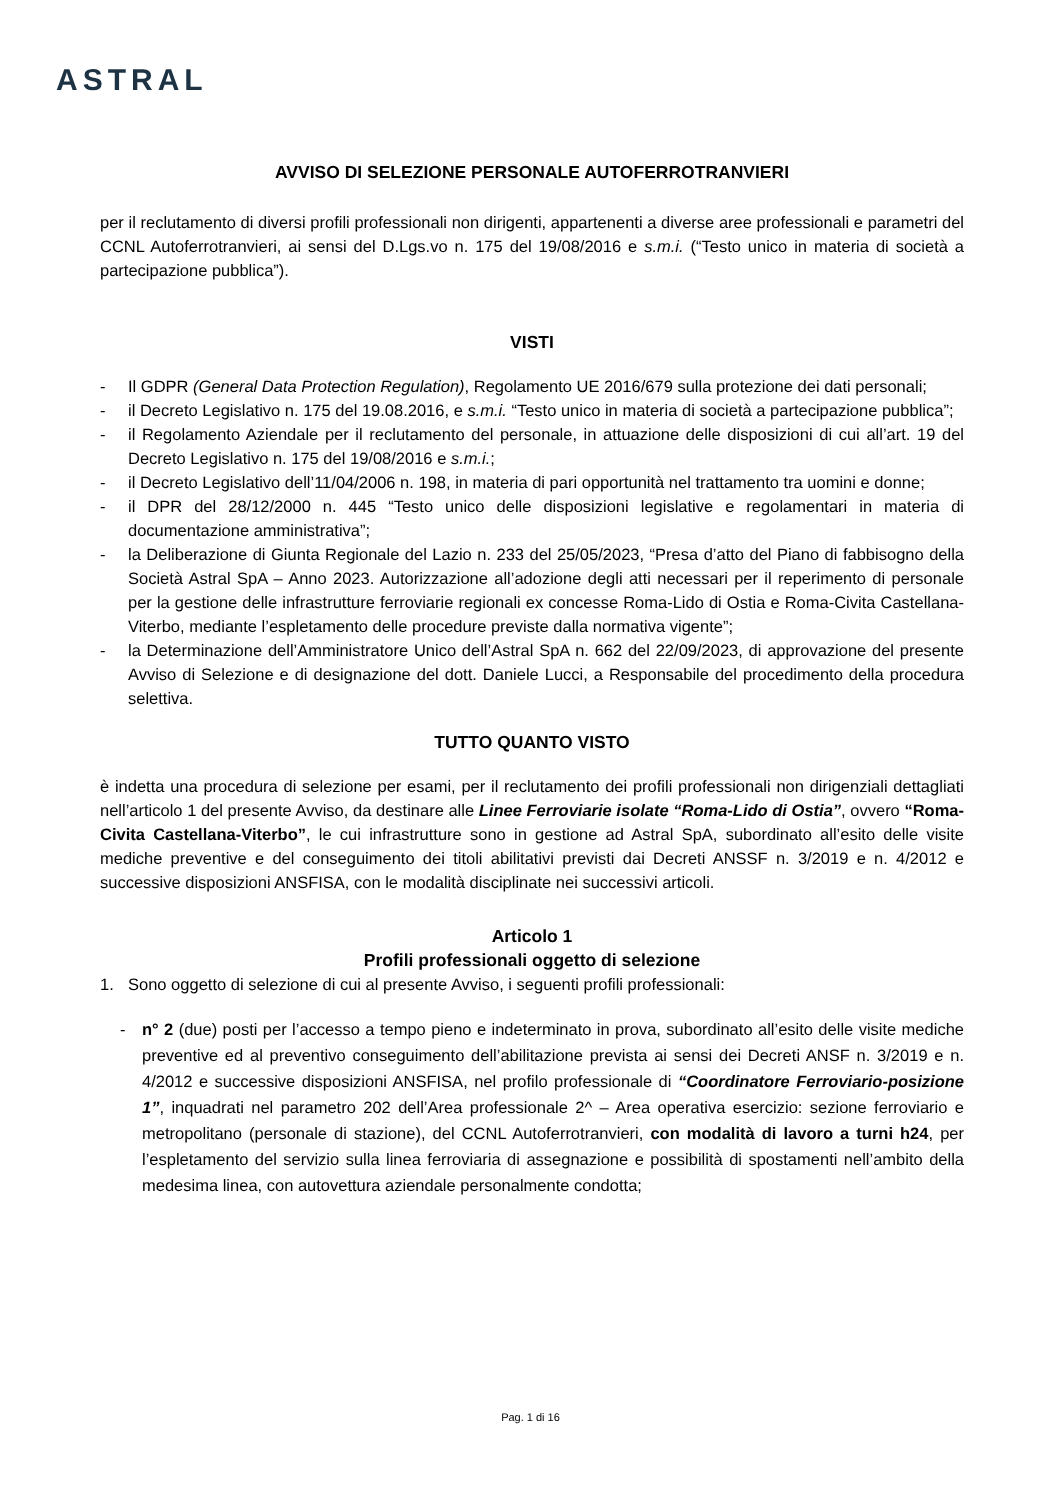ASTRAL
AVVISO DI SELEZIONE PERSONALE AUTOFERROTRANVIERI
per il reclutamento di diversi profili professionali non dirigenti, appartenenti a diverse aree professionali e parametri del CCNL Autoferrotranvieri, ai sensi del D.Lgs.vo n. 175 del 19/08/2016 e s.m.i. (“Testo unico in materia di società a partecipazione pubblica”).
VISTI
- Il GDPR (General Data Protection Regulation), Regolamento UE 2016/679 sulla protezione dei dati personali;
- il Decreto Legislativo n. 175 del 19.08.2016, e s.m.i. “Testo unico in materia di società a partecipazione pubblica”;
- il Regolamento Aziendale per il reclutamento del personale, in attuazione delle disposizioni di cui all’art. 19 del Decreto Legislativo n. 175 del 19/08/2016 e s.m.i.;
- il Decreto Legislativo dell’11/04/2006 n. 198, in materia di pari opportunità nel trattamento tra uomini e donne;
- il DPR del 28/12/2000 n. 445 “Testo unico delle disposizioni legislative e regolamentari in materia di documentazione amministrativa”;
- la Deliberazione di Giunta Regionale del Lazio n. 233 del 25/05/2023, “Presa d’atto del Piano di fabbisogno della Società Astral SpA – Anno 2023. Autorizzazione all’adozione degli atti necessari per il reperimento di personale per la gestione delle infrastrutture ferroviarie regionali ex concesse Roma-Lido di Ostia e Roma-Civita Castellana-Viterbo, mediante l’espletamento delle procedure previste dalla normativa vigente”;
- la Determinazione dell’Amministratore Unico dell’Astral SpA n. 662 del 22/09/2023, di approvazione del presente Avviso di Selezione e di designazione del dott. Daniele Lucci, a Responsabile del procedimento della procedura selettiva.
TUTTO QUANTO VISTO
è indetta una procedura di selezione per esami, per il reclutamento dei profili professionali non dirigenziali dettagliati nell’articolo 1 del presente Avviso, da destinare alle Linee Ferroviarie isolate “Roma-Lido di Ostia”, ovvero “Roma-Civita Castellana-Viterbo”, le cui infrastrutture sono in gestione ad Astral SpA, subordinato all’esito delle visite mediche preventive e del conseguimento dei titoli abilitativi previsti dai Decreti ANSSF n. 3/2019 e n. 4/2012 e successive disposizioni ANSFISA, con le modalità disciplinate nei successivi articoli.
Articolo 1
Profili professionali oggetto di selezione
1. Sono oggetto di selezione di cui al presente Avviso, i seguenti profili professionali:
- n° 2 (due) posti per l’accesso a tempo pieno e indeterminato in prova, subordinato all’esito delle visite mediche preventive ed al preventivo conseguimento dell’abilitazione prevista ai sensi dei Decreti ANSF n. 3/2019 e n. 4/2012 e successive disposizioni ANSFISA, nel profilo professionale di “Coordinatore Ferroviario-posizione 1”, inquadrati nel parametro 202 dell’Area professionale 2^ – Area operativa esercizio: sezione ferroviario e metropolitano (personale di stazione), del CCNL Autoferrotranvieri, con modalità di lavoro a turni h24, per l’espletamento del servizio sulla linea ferroviaria di assegnazione e possibilità di spostamenti nell’ambito della medesima linea, con autovettura aziendale personalmente condotta;
Pag. 1 di 16